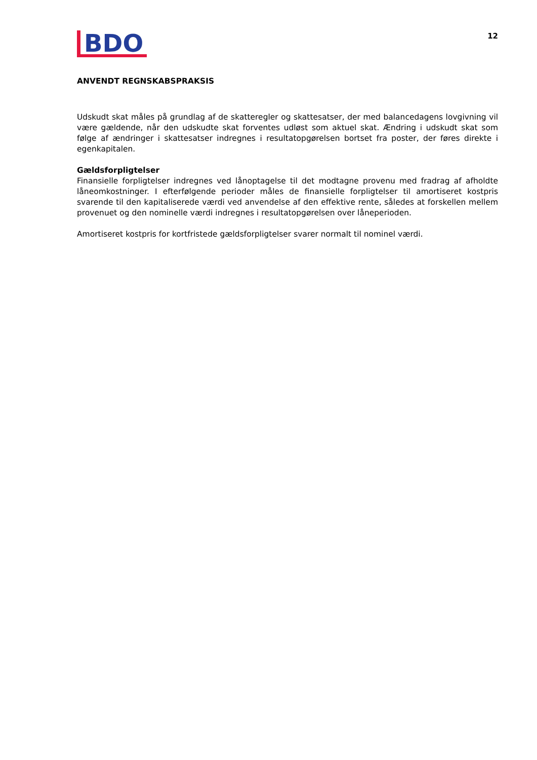BDO
12
ANVENDT REGNSKABSPRAKSIS
Udskudt skat måles på grundlag af de skatteregler og skattesatser, der med balancedagens lovgivning vil være gældende, når den udskudte skat forventes udløst som aktuel skat. Ændring i udskudt skat som følge af ændringer i skattesatser indregnes i resultatopgørelsen bortset fra poster, der føres direkte i egenkapitalen.
Gældsforpligtelser
Finansielle forpligtelser indregnes ved lånoptagelse til det modtagne provenu med fradrag af afholdte låneomkostninger. I efterfølgende perioder måles de finansielle forpligtelser til amortiseret kostpris svarende til den kapitaliserede værdi ved anvendelse af den effektive rente, således at forskellen mellem provenuet og den nominelle værdi indregnes i resultatopgørelsen over låneperioden.
Amortiseret kostpris for kortfristede gældsforpligtelser svarer normalt til nominel værdi.